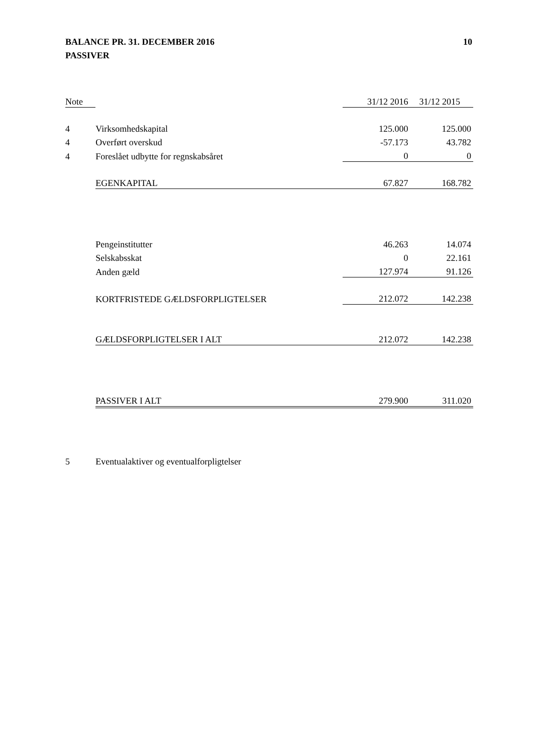BALANCE PR. 31. DECEMBER 2016
PASSIVER
10
| Note | | 31/12 2016 | 31/12 2015 |
| --- | --- | --- | --- |
| 4 | Virksomhedskapital | 125.000 | 125.000 |
| 4 | Overført overskud | -57.173 | 43.782 |
| 4 | Foreslået udbytte for regnskabsåret | 0 | 0 |
| | EGENKAPITAL | 67.827 | 168.782 |
| | Pengeinstitutter | 46.263 | 14.074 |
| | Selskabsskat | 0 | 22.161 |
| | Anden gæld | 127.974 | 91.126 |
| | KORTFRISTEDE GÆLDSFORPLIGTELSER | 212.072 | 142.238 |
| | GÆLDSFORPLIGTELSER I ALT | 212.072 | 142.238 |
| | PASSIVER I ALT | 279.900 | 311.020 |
| 5 | Eventualaktiver og eventualforpligtelser | | |